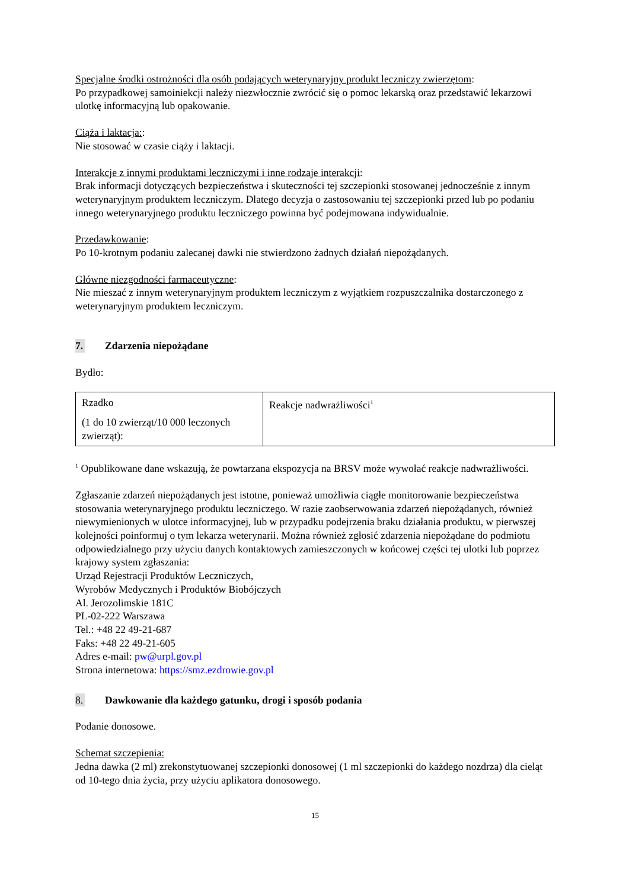Specjalne środki ostrożności dla osób podających weterynaryjny produkt leczniczy zwierzętom:
Po przypadkowej samoiniekcji należy niezwłocznie zwrócić się o pomoc lekarską oraz przedstawić lekarzowi ulotkę informacyjną lub opakowanie.
Ciąża i laktacja::
Nie stosować w czasie ciąży i laktacji.
Interakcje z innymi produktami leczniczymi i inne rodzaje interakcji:
Brak informacji dotyczących bezpieczeństwa i skuteczności tej szczepionki stosowanej jednocześnie z innym weterynaryjnym produktem leczniczym. Dlatego decyzja o zastosowaniu tej szczepionki przed lub po podaniu innego weterynaryjnego produktu leczniczego powinna być podejmowana indywidualnie.
Przedawkowanie:
Po 10-krotnym podaniu zalecanej dawki nie stwierdzono żadnych działań niepożądanych.
Główne niezgodności farmaceutyczne:
Nie mieszać z innym weterynaryjnym produktem leczniczym z wyjątkiem rozpuszczalnika dostarczonego z weterynaryjnym produktem leczniczym.
7. Zdarzenia niepożądane
Bydło:
| Rzadko (1 do 10 zwierząt/10 000 leczonych zwierząt): | Reakcje nadwrażliwości<sup>1</sup> |
<sup>1</sup> Opublikowane dane wskazują, że powtarzana ekspozycja na BRSV może wywołać reakcje nadwrażliwości.
Zgłaszanie zdarzeń niepożądanych jest istotne, ponieważ umożliwia ciągłe monitorowanie bezpieczeństwa stosowania weterynaryjnego produktu leczniczego. W razie zaobserwowania zdarzeń niepożądanych, również niewymienionych w ulotce informacyjnej, lub w przypadku podejrzenia braku działania produktu, w pierwszej kolejności poinformuj o tym lekarza weterynarii. Można również zgłosić zdarzenia niepożądane do podmiotu odpowiedzialnego przy użyciu danych kontaktowych zamieszczonych w końcowej części tej ulotki lub poprzez krajowy system zgłaszania:
Urząd Rejestracji Produktów Leczniczych,
Wyrobów Medycznych i Produktów Biobójczych
Al. Jerozolimskie 181C
PL-02-222 Warszawa
Tel.: +48 22 49-21-687
Faks: +48 22 49-21-605
Adres e-mail: pw@urpl.gov.pl
Strona internetowa: https://smz.ezdrowie.gov.pl
8. Dawkowanie dla każdego gatunku, drogi i sposób podania
Podanie donosowe.
Schemat szczepienia:
Jedna dawka (2 ml) zrekonstytuowanej szczepionki donosowej (1 ml szczepionki do każdego nozdrza) dla cieląt od 10-tego dnia życia, przy użyciu aplikatora donosowego.
15